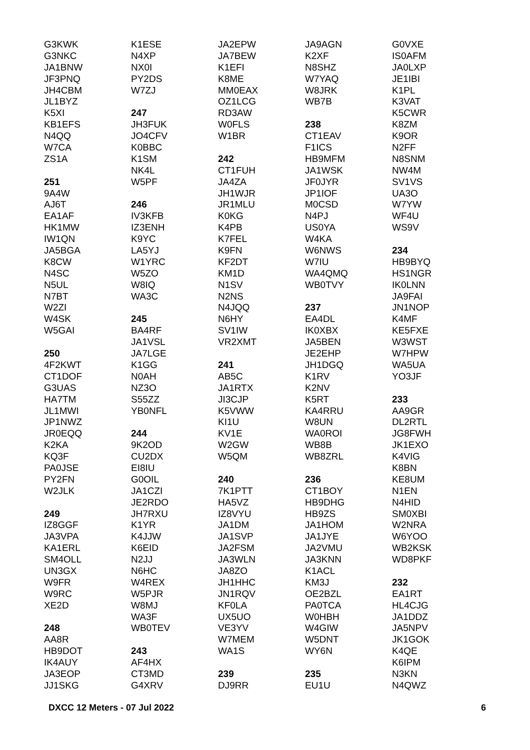G3KWK
G3NKC
JA1BNW
JF3PNQ
JH4CBM
JL1BYZ
K5XI
KB1EFS
N4QQ
W7CA
ZS1A
251
9A4W
AJ6T
EA1AF
HK1MW
IW1QN
JA5BGA
K8CW
N4SC
N5UL
N7BT
W2ZI
W4SK
W5GAI
250
4F2KWT
CT1DOF
G3UAS
HA7TM
JL1MWI
JP1NWZ
JR0EQQ
K2KA
KQ3F
PA0JSE
PY2FN
W2JLK
249
IZ8GGF
JA3VPA
KA1ERL
SM4OLL
UN3GX
W9FR
W9RC
XE2D
248
AA8R
HB9DOT
IK4AUY
JA3EOP
JJ1SKG
K1ESE
N4XP
NX0I
PY2DS
W7ZJ
247
JH3FUK
JO4CFV
K0BBC
K1SM
NK4L
W5PF
246
IV3KFB
IZ3ENH
K9YC
LA5YJ
W1YRC
W5ZO
W8IQ
WA3C
245
BA4RF
JA1VSL
JA7LGE
K1GG
N0AH
NZ3O
S55ZZ
YB0NFL
244
9K2OD
CU2DX
EI8IU
G0OIL
JA1CZI
JE2RDO
JH7RXU
K1YR
K4JJW
K6EID
N2JJ
N6HC
W4REX
W5PJR
W8MJ
WA3F
WB0TEV
243
AF4HX
CT3MD
G4XRV
JA2EPW
JA7BEW
K1EFI
K8ME
MM0EAX
OZ1LCG
RD3AW
W0FLS
W1BR
242
CT1FUH
JA4ZA
JH1WJR
JR1MLU
K0KG
K4PB
K7FEL
K9FN
KF2DT
KM1D
N1SV
N2NS
N4JQQ
N6HY
SV1IW
VR2XMT
241
AB5C
JA1RTX
JI3CJP
K5VWW
KI1U
KV1E
W2GW
W5QM
240
7K1PTT
HA5VZ
IZ8VYU
JA1DM
JA1SVP
JA2FSM
JA3WLN
JA8ZO
JH1HHC
JN1RQV
KF0LA
UX5UO
VE3YV
W7MEM
WA1S
239
DJ9RR
JA9AGN
K2XF
N8SHZ
W7YAQ
W8JRK
WB7B
238
CT1EAV
F1ICS
HB9MFM
JA1WSK
JF0JYR
JP1IOF
M0CSD
N4PJ
US0YA
W4KA
W6NWS
W7IU
WA4QMQ
WB0TVY
237
EA4DL
IK0XBX
JA5BEN
JE2EHP
JH1DGQ
K1RV
K2NV
K5RT
KA4RRU
W8UN
WA0ROI
WB8B
WB8ZRL
236
CT1BOY
HB9DHG
HB9ZS
JA1HOM
JA1JYE
JA2VMU
JA3KNN
K1ACL
KM3J
OE2BZL
PA0TCA
W0HBH
W4GIW
W5DNT
WY6N
235
EU1U
G0VXE
IS0AFM
JA0LXP
JE1IBI
K1PL
K3VAT
K5CWR
K8ZM
K9OR
N2FF
N8SNM
NW4M
SV1VS
UA3O
W7YW
WF4U
WS9V
234
HB9BYQ
HS1NGR
IK0LNN
JA9FAI
JN1NOP
K4MF
KE5FXE
W3WST
W7HPW
WA5UA
YO3JF
233
AA9GR
DL2RTL
JG8FWH
JK1EXO
K4VIG
K8BN
KE8UM
N1EN
N4HID
SM0XBI
W2NRA
W6YOO
WB2KSK
WD8PKF
232
EA1RT
HL4CJG
JA1DDZ
JA5NPV
JK1GOK
K4QE
K6IPM
N3KN
N4QWZ
DXCC 12 Meters - 07 Jul 2022 6